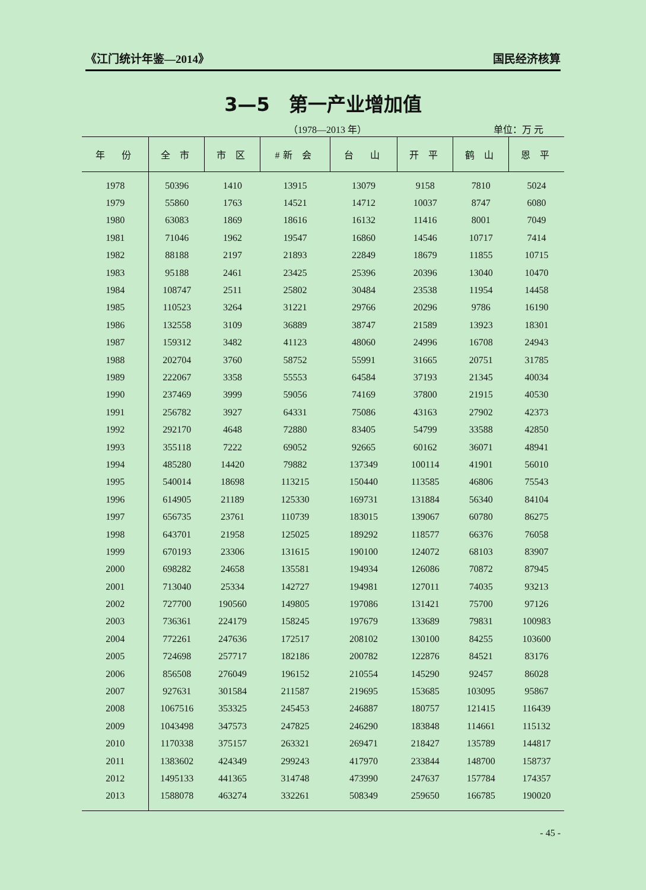《江门统计年鉴—2014》 国民经济核算
3—5　第一产业增加值
（1978—2013 年） 单位：万 元
| 年 份 | 全 市 | 市 区 | #新 会 | 台 山 | 开 平 | 鹤 山 | 恩 平 |
| --- | --- | --- | --- | --- | --- | --- | --- |
| 1978 | 50396 | 1410 | 13915 | 13079 | 9158 | 7810 | 5024 |
| 1979 | 55860 | 1763 | 14521 | 14712 | 10037 | 8747 | 6080 |
| 1980 | 63083 | 1869 | 18616 | 16132 | 11416 | 8001 | 7049 |
| 1981 | 71046 | 1962 | 19547 | 16860 | 14546 | 10717 | 7414 |
| 1982 | 88188 | 2197 | 21893 | 22849 | 18679 | 11855 | 10715 |
| 1983 | 95188 | 2461 | 23425 | 25396 | 20396 | 13040 | 10470 |
| 1984 | 108747 | 2511 | 25802 | 30484 | 23538 | 11954 | 14458 |
| 1985 | 110523 | 3264 | 31221 | 29766 | 20296 | 9786 | 16190 |
| 1986 | 132558 | 3109 | 36889 | 38747 | 21589 | 13923 | 18301 |
| 1987 | 159312 | 3482 | 41123 | 48060 | 24996 | 16708 | 24943 |
| 1988 | 202704 | 3760 | 58752 | 55991 | 31665 | 20751 | 31785 |
| 1989 | 222067 | 3358 | 55553 | 64584 | 37193 | 21345 | 40034 |
| 1990 | 237469 | 3999 | 59056 | 74169 | 37800 | 21915 | 40530 |
| 1991 | 256782 | 3927 | 64331 | 75086 | 43163 | 27902 | 42373 |
| 1992 | 292170 | 4648 | 72880 | 83405 | 54799 | 33588 | 42850 |
| 1993 | 355118 | 7222 | 69052 | 92665 | 60162 | 36071 | 48941 |
| 1994 | 485280 | 14420 | 79882 | 137349 | 100114 | 41901 | 56010 |
| 1995 | 540014 | 18698 | 113215 | 150440 | 113585 | 46806 | 75543 |
| 1996 | 614905 | 21189 | 125330 | 169731 | 131884 | 56340 | 84104 |
| 1997 | 656735 | 23761 | 110739 | 183015 | 139067 | 60780 | 86275 |
| 1998 | 643701 | 21958 | 125025 | 189292 | 118577 | 66376 | 76058 |
| 1999 | 670193 | 23306 | 131615 | 190100 | 124072 | 68103 | 83907 |
| 2000 | 698282 | 24658 | 135581 | 194934 | 126086 | 70872 | 87945 |
| 2001 | 713040 | 25334 | 142727 | 194981 | 127011 | 74035 | 93213 |
| 2002 | 727700 | 190560 | 149805 | 197086 | 131421 | 75700 | 97126 |
| 2003 | 736361 | 224179 | 158245 | 197679 | 133689 | 79831 | 100983 |
| 2004 | 772261 | 247636 | 172517 | 208102 | 130100 | 84255 | 103600 |
| 2005 | 724698 | 257717 | 182186 | 200782 | 122876 | 84521 | 83176 |
| 2006 | 856508 | 276049 | 196152 | 210554 | 145290 | 92457 | 86028 |
| 2007 | 927631 | 301584 | 211587 | 219695 | 153685 | 103095 | 95867 |
| 2008 | 1067516 | 353325 | 245453 | 246887 | 180757 | 121415 | 116439 |
| 2009 | 1043498 | 347573 | 247825 | 246290 | 183848 | 114661 | 115132 |
| 2010 | 1170338 | 375157 | 263321 | 269471 | 218427 | 135789 | 144817 |
| 2011 | 1383602 | 424349 | 299243 | 417970 | 233844 | 148700 | 158737 |
| 2012 | 1495133 | 441365 | 314748 | 473990 | 247637 | 157784 | 174357 |
| 2013 | 1588078 | 463274 | 332261 | 508349 | 259650 | 166785 | 190020 |
- 45 -